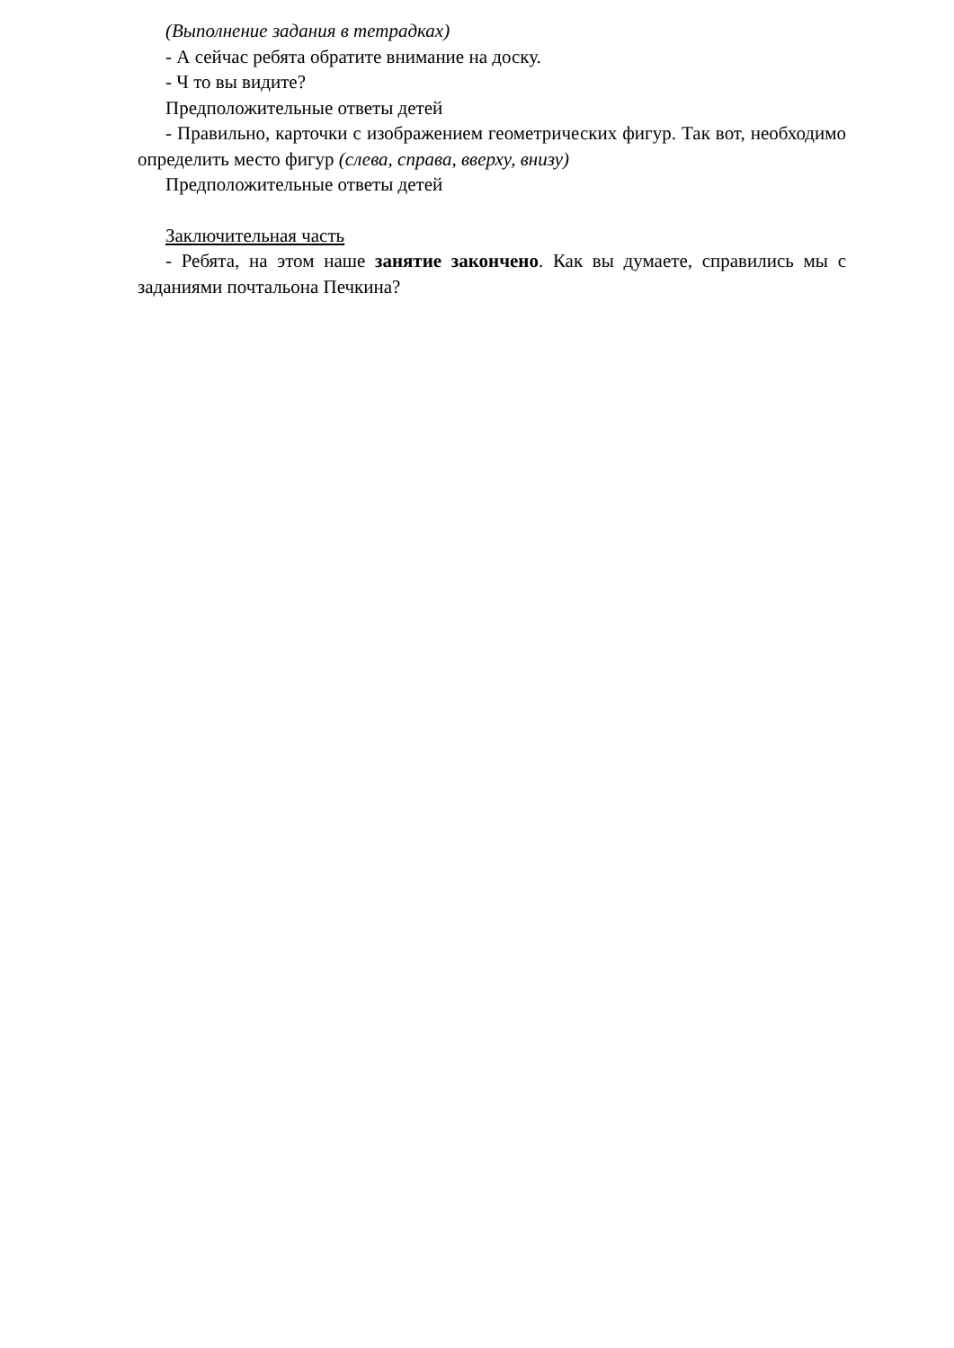(Выполнение задания в тетрадках)
- А сейчас ребята обратите внимание на доску.
- Ч то вы видите?
Предположительные ответы детей
- Правильно, карточки с изображением геометрических фигур. Так вот, необходимо определить место фигур (слева, справа, вверху, внизу)
Предположительные ответы детей
Заключительная часть
- Ребята, на этом наше занятие закончено. Как вы думаете, справились мы с заданиями почтальона Печкина?